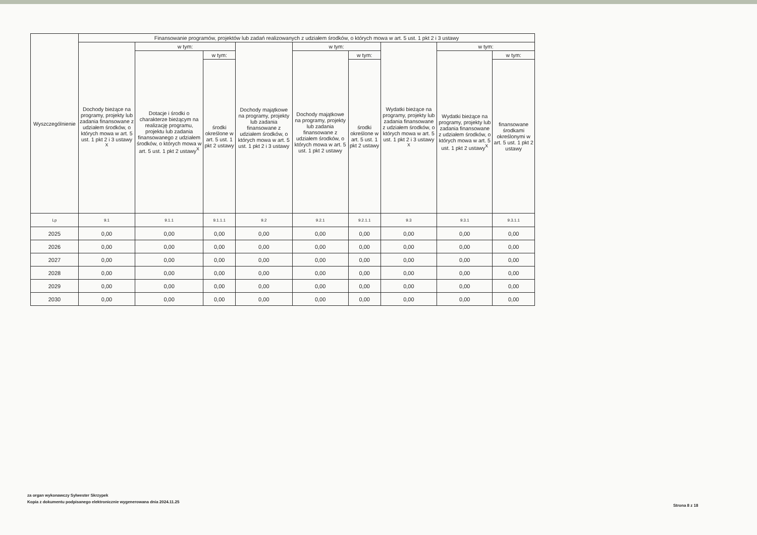| Wyszczególnienie | Finansowanie programów, projektów lub zadań realizowanych z udziałem środków, o których mowa w art. 5 ust. 1 pkt 2 i 3 ustawy | | | | | | | | |
| --- | --- | --- | --- | --- | --- | --- | --- | --- | --- |
| | Dochody bieżące na programy, projekty lub zadania finansowane z udziałem środków, o których mowa w art. 5 ust. 1 pkt 2 i 3 ustawy <sup>X</sup> | w tym: | | Dochody majątkowe na programy, projekty lub zadania finansowane z udziałem środków, o których mowa w art. 5 ust. 1 pkt 2 i 3 ustawy | w tym: | | Wydatki bieżące na programy, projekty lub zadania finansowane z udziałem środków, o których mowa w art. 5 ust. 1 pkt 2 i 3 ustawy <sup>X</sup> | w tym: | |
| | | Dotacje i środki o charakterze bieżącym na realizację programu, projektu lub zadania finansowanego z udziałem środków, o których mowa w art. 5 ust. 1 pkt 2 ustawy<sup>X</sup> | w tym: | | Dochody majątkowe na programy, projekty lub zadania finansowane z udziałem środków, o których mowa w art. 5 ust. 1 pkt 2 ustawy | w tym: | | Wydatki bieżące na programy, projekty lub zadania finansowane z udziałem środków, o których mowa w art. 5 ust. 1 pkt 2 ustawy<sup>X</sup> | w tym: |
| | | | środki określone w art. 5 ust. 1 pkt 2 ustawy | | | środki określone w art. 5 ust. 1 pkt 2 ustawy | | | finansowane środkami określonymi w art. 5 ust. 1 pkt 2 ustawy |
| Lp | 9.1 | 9.1.1 | 9.1.1.1 | 9.2 | 9.2.1 | 9.2.1.1 | 9.3 | 9.3.1 | 9.3.1.1 |
| 2025 | 0,00 | 0,00 | 0,00 | 0,00 | 0,00 | 0,00 | 0,00 | 0,00 | 0,00 |
| 2026 | 0,00 | 0,00 | 0,00 | 0,00 | 0,00 | 0,00 | 0,00 | 0,00 | 0,00 |
| 2027 | 0,00 | 0,00 | 0,00 | 0,00 | 0,00 | 0,00 | 0,00 | 0,00 | 0,00 |
| 2028 | 0,00 | 0,00 | 0,00 | 0,00 | 0,00 | 0,00 | 0,00 | 0,00 | 0,00 |
| 2029 | 0,00 | 0,00 | 0,00 | 0,00 | 0,00 | 0,00 | 0,00 | 0,00 | 0,00 |
| 2030 | 0,00 | 0,00 | 0,00 | 0,00 | 0,00 | 0,00 | 0,00 | 0,00 | 0,00 |
za organ wykonawczy Sylwester Skrzypek
Kopia z dokumentu podpisanego elektronicznie wygenerowana dnia 2024.11.25
Strona 8 z 18